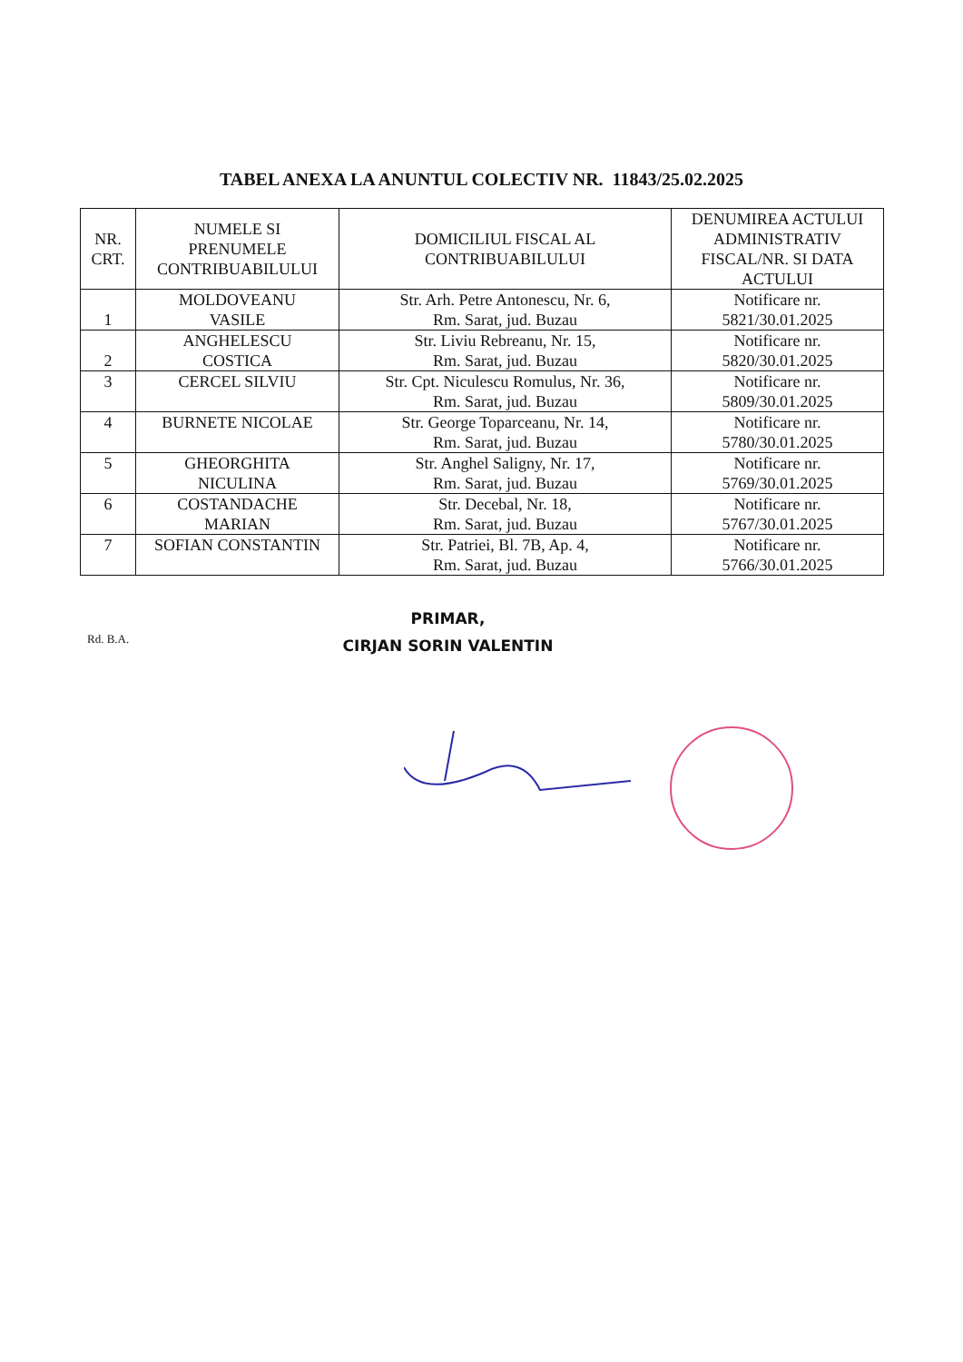TABEL ANEXA LA ANUNTUL COLECTIV NR. 11843/25.02.2025
| NR. CRT. | NUMELE SI PRENUMELE CONTRIBUABILULUI | DOMICILIUL FISCAL AL CONTRIBUABILULUI | DENUMIREA ACTULUI ADMINISTRATIV FISCAL/NR. SI DATA ACTULUI |
| --- | --- | --- | --- |
| 1 | MOLDOVEANU VASILE | Str. Arh. Petre Antonescu, Nr. 6, Rm. Sarat, jud. Buzau | Notificare nr. 5821/30.01.2025 |
| 2 | ANGHELESCU COSTICA | Str. Liviu Rebreanu, Nr. 15, Rm. Sarat, jud. Buzau | Notificare nr. 5820/30.01.2025 |
| 3 | CERCEL SILVIU | Str. Cpt. Niculescu Romulus, Nr. 36, Rm. Sarat, jud. Buzau | Notificare nr. 5809/30.01.2025 |
| 4 | BURNETE NICOLAE | Str. George Toparceanu, Nr. 14, Rm. Sarat, jud. Buzau | Notificare nr. 5780/30.01.2025 |
| 5 | GHEORGHITA NICULINA | Str. Anghel Saligny, Nr. 17, Rm. Sarat, jud. Buzau | Notificare nr. 5769/30.01.2025 |
| 6 | COSTANDACHE MARIAN | Str. Decebal, Nr. 18, Rm. Sarat, jud. Buzau | Notificare nr. 5767/30.01.2025 |
| 7 | SOFIAN CONSTANTIN | Str. Patriei, Bl. 7B, Ap. 4, Rm. Sarat, jud. Buzau | Notificare nr. 5766/30.01.2025 |
Rd. B.A.
PRIMAR,
CIRJAN SORIN VALENTIN